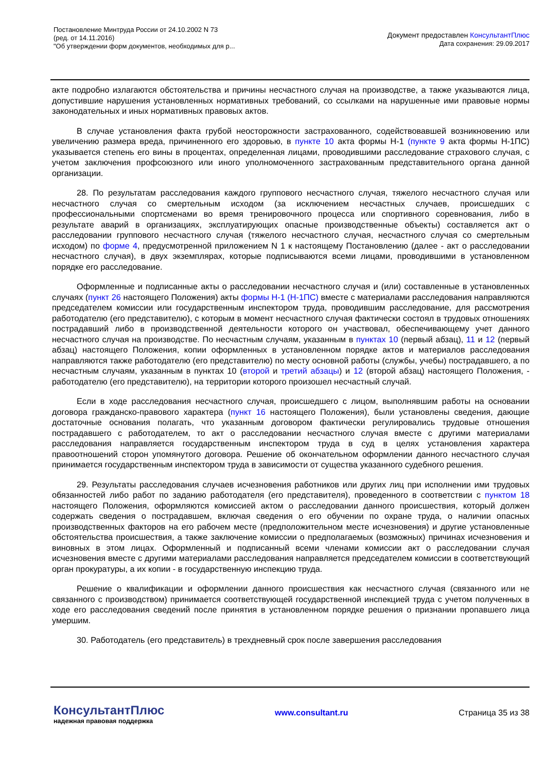Постановление Минтруда России от 24.10.2002 N 73
(ред. от 14.11.2016)
"Об утверждении форм документов, необходимых для р...
Документ предоставлен КонсультантПлюс
Дата сохранения: 29.09.2017
акте подробно излагаются обстоятельства и причины несчастного случая на производстве, а также указываются лица, допустившие нарушения установленных нормативных требований, со ссылками на нарушенные ими правовые нормы законодательных и иных нормативных правовых актов.
В случае установления факта грубой неосторожности застрахованного, содействовавшей возникновению или увеличению размера вреда, причиненного его здоровью, в пункте 10 акта формы Н-1 (пункте 9 акта формы Н-1ПС) указывается степень его вины в процентах, определенная лицами, проводившими расследование страхового случая, с учетом заключения профсоюзного или иного уполномоченного застрахованным представительного органа данной организации.
28. По результатам расследования каждого группового несчастного случая, тяжелого несчастного случая или несчастного случая со смертельным исходом (за исключением несчастных случаев, происшедших с профессиональными спортсменами во время тренировочного процесса или спортивного соревнования, либо в результате аварий в организациях, эксплуатирующих опасные производственные объекты) составляется акт о расследовании группового несчастного случая (тяжелого несчастного случая, несчастного случая со смертельным исходом) по форме 4, предусмотренной приложением N 1 к настоящему Постановлению (далее - акт о расследовании несчастного случая), в двух экземплярах, которые подписываются всеми лицами, проводившими в установленном порядке его расследование.
Оформленные и подписанные акты о расследовании несчастного случая и (или) составленные в установленных случаях (пункт 26 настоящего Положения) акты формы Н-1 (Н-1ПС) вместе с материалами расследования направляются председателем комиссии или государственным инспектором труда, проводившим расследование, для рассмотрения работодателю (его представителю), с которым в момент несчастного случая фактически состоял в трудовых отношениях пострадавший либо в производственной деятельности которого он участвовал, обеспечивающему учет данного несчастного случая на производстве. По несчастным случаям, указанным в пунктах 10 (первый абзац), 11 и 12 (первый абзац) настоящего Положения, копии оформленных в установленном порядке актов и материалов расследования направляются также работодателю (его представителю) по месту основной работы (службы, учебы) пострадавшего, а по несчастным случаям, указанным в пунктах 10 (второй и третий абзацы) и 12 (второй абзац) настоящего Положения, - работодателю (его представителю), на территории которого произошел несчастный случай.
Если в ходе расследования несчастного случая, происшедшего с лицом, выполнявшим работы на основании договора гражданско-правового характера (пункт 16 настоящего Положения), были установлены сведения, дающие достаточные основания полагать, что указанным договором фактически регулировались трудовые отношения пострадавшего с работодателем, то акт о расследовании несчастного случая вместе с другими материалами расследования направляется государственным инспектором труда в суд в целях установления характера правоотношений сторон упомянутого договора. Решение об окончательном оформлении данного несчастного случая принимается государственным инспектором труда в зависимости от существа указанного судебного решения.
29. Результаты расследования случаев исчезновения работников или других лиц при исполнении ими трудовых обязанностей либо работ по заданию работодателя (его представителя), проведенного в соответствии с пунктом 18 настоящего Положения, оформляются комиссией актом о расследовании данного происшествия, который должен содержать сведения о пострадавшем, включая сведения о его обучении по охране труда, о наличии опасных производственных факторов на его рабочем месте (предположительном месте исчезновения) и другие установленные обстоятельства происшествия, а также заключение комиссии о предполагаемых (возможных) причинах исчезновения и виновных в этом лицах. Оформленный и подписанный всеми членами комиссии акт о расследовании случая исчезновения вместе с другими материалами расследования направляется председателем комиссии в соответствующий орган прокуратуры, а их копии - в государственную инспекцию труда.
Решение о квалификации и оформлении данного происшествия как несчастного случая (связанного или не связанного с производством) принимается соответствующей государственной инспекцией труда с учетом полученных в ходе его расследования сведений после принятия в установленном порядке решения о признании пропавшего лица умершим.
30. Работодатель (его представитель) в трехдневный срок после завершения расследования
КонсультантПлюс
надежная правовая поддержка
www.consultant.ru Страница 35 из 38